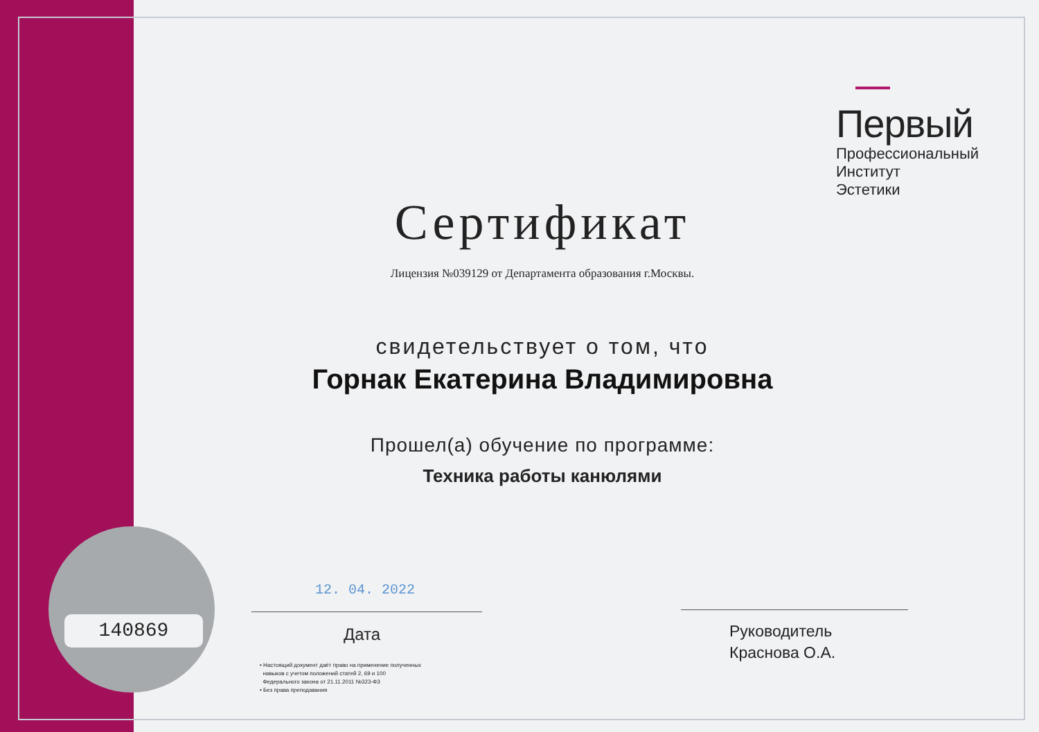140869
Первый
Профессиональный
Институт Эстетики
Сертификат
Лицензия №039129 от Департамента образования г.Москвы.
свидетельствует о том, что
Горнак Екатерина Владимировна
Прошел(а) обучение по программе:
Техника работы канюлями
12. 04. 2022
Дата
Руководитель
Краснова О.А.
• Настоящий документ даёт право на применение полученных
навыков с учетом положений статей 2, 69 и 100
Федерального закона от 21.11.2011 №323-ФЗ
• Без права преподавания